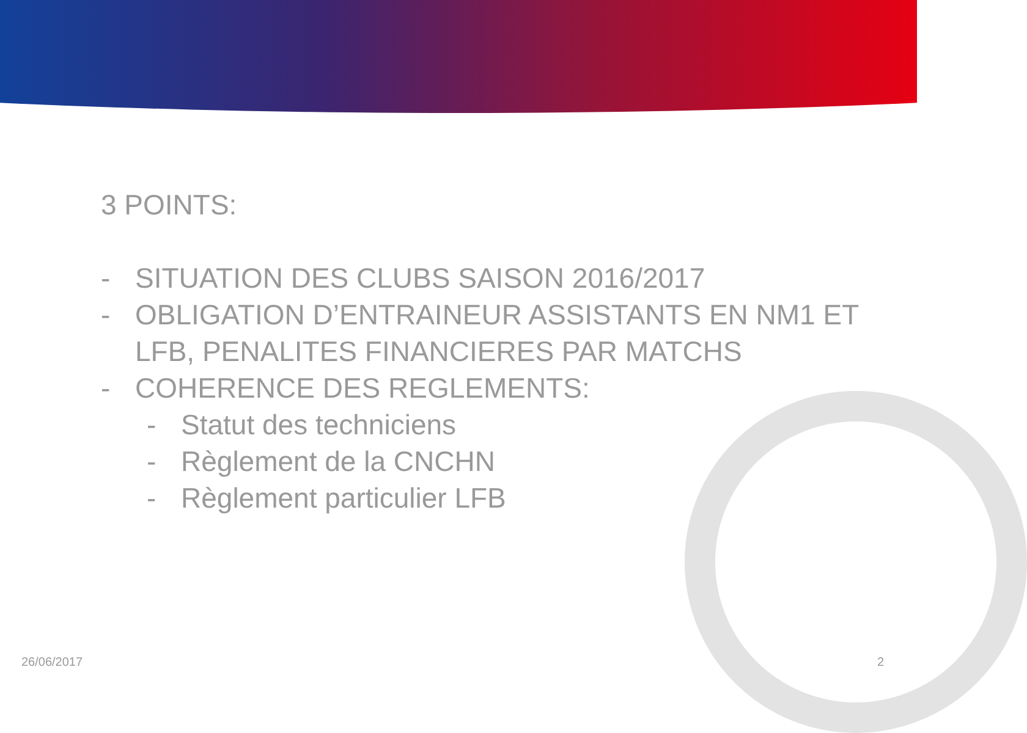3 POINTS:
- SITUATION DES CLUBS SAISON 2016/2017
- OBLIGATION D’ENTRAINEUR ASSISTANTS EN NM1 ET LFB, PENALITES FINANCIERES PAR MATCHS
- COHERENCE DES REGLEMENTS:
- Statut des techniciens
- Règlement de la CNCHN
- Règlement particulier LFB
26/06/2017 2